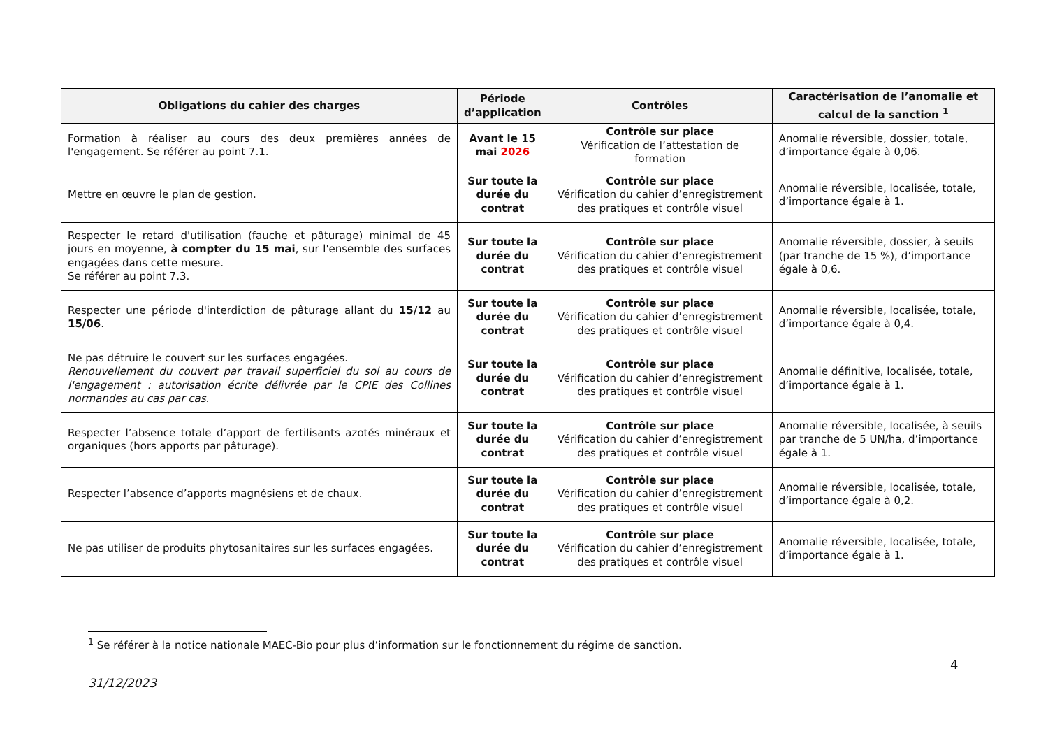| Obligations du cahier des charges | Période d’application | Contrôles | Caractérisation de l’anomalie et calcul de la sanction <sup>1</sup> |
| --- | --- | --- | --- |
| Formation à réaliser au cours des deux premières années de l'engagement. Se référer au point 7.1. | Avant le 15 mai 2026 | Contrôle sur place Vérification de l’attestation de formation | Anomalie réversible, dossier, totale, d’importance égale à 0,06. |
| Mettre en œuvre le plan de gestion. | Sur toute la durée du contrat | Contrôle sur place Vérification du cahier d’enregistrement des pratiques et contrôle visuel | Anomalie réversible, localisée, totale, d’importance égale à 1. |
| Respecter le retard d'utilisation (fauche et pâturage) minimal de 45 jours en moyenne, à compter du 15 mai , sur l'ensemble des surfaces engagées dans cette mesure. Se référer au point 7.3. | Sur toute la durée du contrat | Contrôle sur place Vérification du cahier d’enregistrement des pratiques et contrôle visuel | Anomalie réversible, dossier, à seuils (par tranche de 15 %), d’importance égale à 0,6. |
| Respecter une période d'interdiction de pâturage allant du 15/12 au 15/06 . | Sur toute la durée du contrat | Contrôle sur place Vérification du cahier d’enregistrement des pratiques et contrôle visuel | Anomalie réversible, localisée, totale, d’importance égale à 0,4. |
| Ne pas détruire le couvert sur les surfaces engagées. Renouvellement du couvert par travail superficiel du sol au cours de l'engagement : autorisation écrite délivrée par le CPIE des Collines normandes au cas par cas. | Sur toute la durée du contrat | Contrôle sur place Vérification du cahier d’enregistrement des pratiques et contrôle visuel | Anomalie définitive, localisée, totale, d’importance égale à 1. |
| Respecter l’absence totale d’apport de fertilisants azotés minéraux et organiques (hors apports par pâturage). | Sur toute la durée du contrat | Contrôle sur place Vérification du cahier d’enregistrement des pratiques et contrôle visuel | Anomalie réversible, localisée, à seuils par tranche de 5 UN/ha, d’importance égale à 1. |
| Respecter l’absence d’apports magnésiens et de chaux. | Sur toute la durée du contrat | Contrôle sur place Vérification du cahier d’enregistrement des pratiques et contrôle visuel | Anomalie réversible, localisée, totale, d’importance égale à 0,2. |
| Ne pas utiliser de produits phytosanitaires sur les surfaces engagées. | Sur toute la durée du contrat | Contrôle sur place Vérification du cahier d’enregistrement des pratiques et contrôle visuel | Anomalie réversible, localisée, totale, d’importance égale à 1. |
<sup>1</sup> Se référer à la notice nationale MAEC-Bio pour plus d’information sur le fonctionnement du régime de sanction.
4
31/12/2023